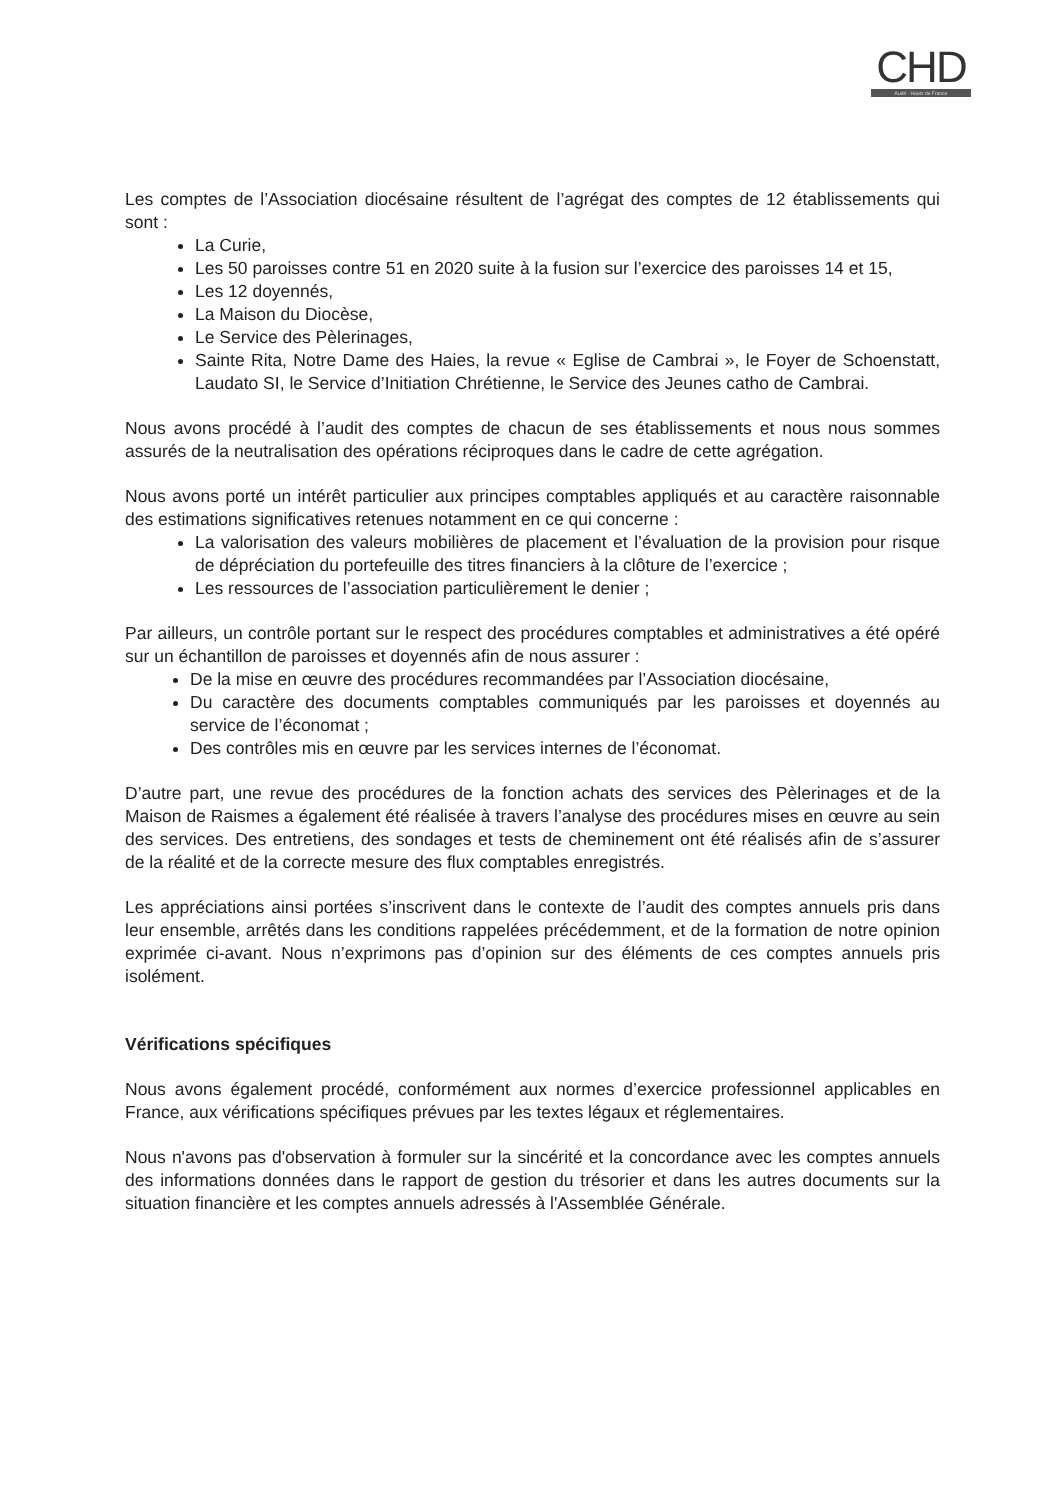CHD
Audit · Hauts de France
Les comptes de l’Association diocésaine résultent de l’agrégat des comptes de 12 établissements qui sont :
La Curie,
Les 50 paroisses contre 51 en 2020 suite à la fusion sur l’exercice des paroisses 14 et 15,
Les 12 doyennés,
La Maison du Diocèse,
Le Service des Pèlerinages,
Sainte Rita, Notre Dame des Haies, la revue « Eglise de Cambrai », le Foyer de Schoenstatt, Laudato SI, le Service d’Initiation Chrétienne, le Service des Jeunes catho de Cambrai.
Nous avons procédé à l’audit des comptes de chacun de ses établissements et nous nous sommes assurés de la neutralisation des opérations réciproques dans le cadre de cette agrégation.
Nous avons porté un intérêt particulier aux principes comptables appliqués et au caractère raisonnable des estimations significatives retenues notamment en ce qui concerne :
La valorisation des valeurs mobilières de placement et l’évaluation de la provision pour risque de dépréciation du portefeuille des titres financiers à la clôture de l’exercice ;
Les ressources de l’association particulièrement le denier ;
Par ailleurs, un contrôle portant sur le respect des procédures comptables et administratives a été opéré sur un échantillon de paroisses et doyennés afin de nous assurer :
De la mise en œuvre des procédures recommandées par l’Association diocésaine,
Du caractère des documents comptables communiqués par les paroisses et doyennés au service de l’économat ;
Des contrôles mis en œuvre par les services internes de l’économat.
D’autre part, une revue des procédures de la fonction achats des services des Pèlerinages et de la Maison de Raismes a également été réalisée à travers l’analyse des procédures mises en œuvre au sein des services. Des entretiens, des sondages et tests de cheminement ont été réalisés afin de s’assurer de la réalité et de la correcte mesure des flux comptables enregistrés.
Les appréciations ainsi portées s’inscrivent dans le contexte de l’audit des comptes annuels pris dans leur ensemble, arrêtés dans les conditions rappelées précédemment, et de la formation de notre opinion exprimée ci-avant. Nous n’exprimons pas d’opinion sur des éléments de ces comptes annuels pris isolément.
Vérifications spécifiques
Nous avons également procédé, conformément aux normes d’exercice professionnel applicables en France, aux vérifications spécifiques prévues par les textes légaux et réglementaires.
Nous n'avons pas d'observation à formuler sur la sincérité et la concordance avec les comptes annuels des informations données dans le rapport de gestion du trésorier et dans les autres documents sur la situation financière et les comptes annuels adressés à l'Assemblée Générale.